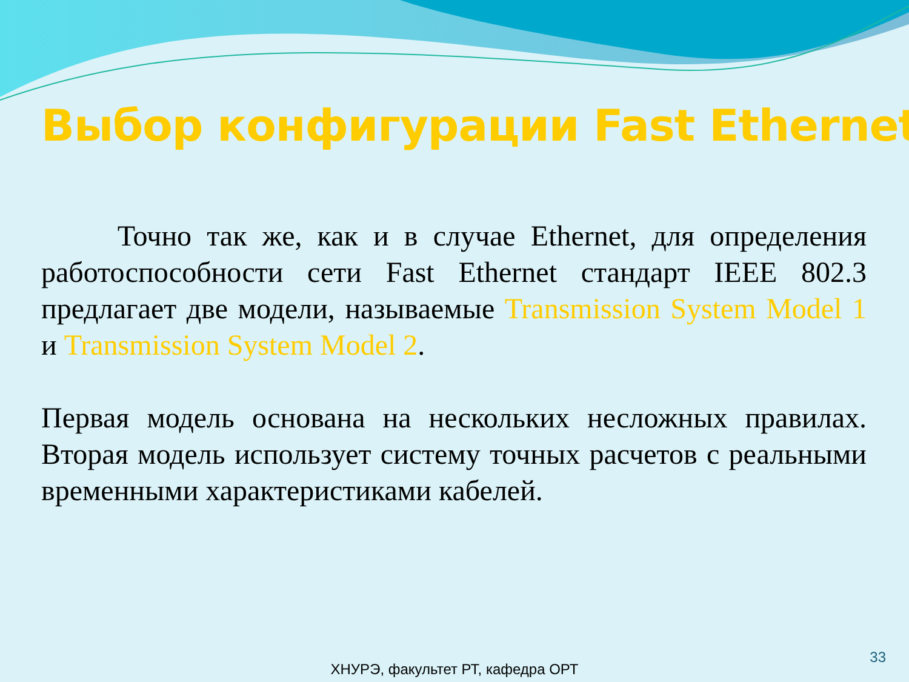Выбор конфигурации Fast Ethernet
Точно так же, как и в случае Ethernet, для определения работоспособности сети Fast Ethernet стандарт IEEE 802.3 предлагает две модели, называемые Transmission System Model 1 и Transmission System Model 2.
Первая модель основана на нескольких несложных правилах. Вторая модель использует систему точных расчетов с реальными временными характеристиками кабелей.
33
ХНУРЭ, факультет РТ, кафедра ОРТ